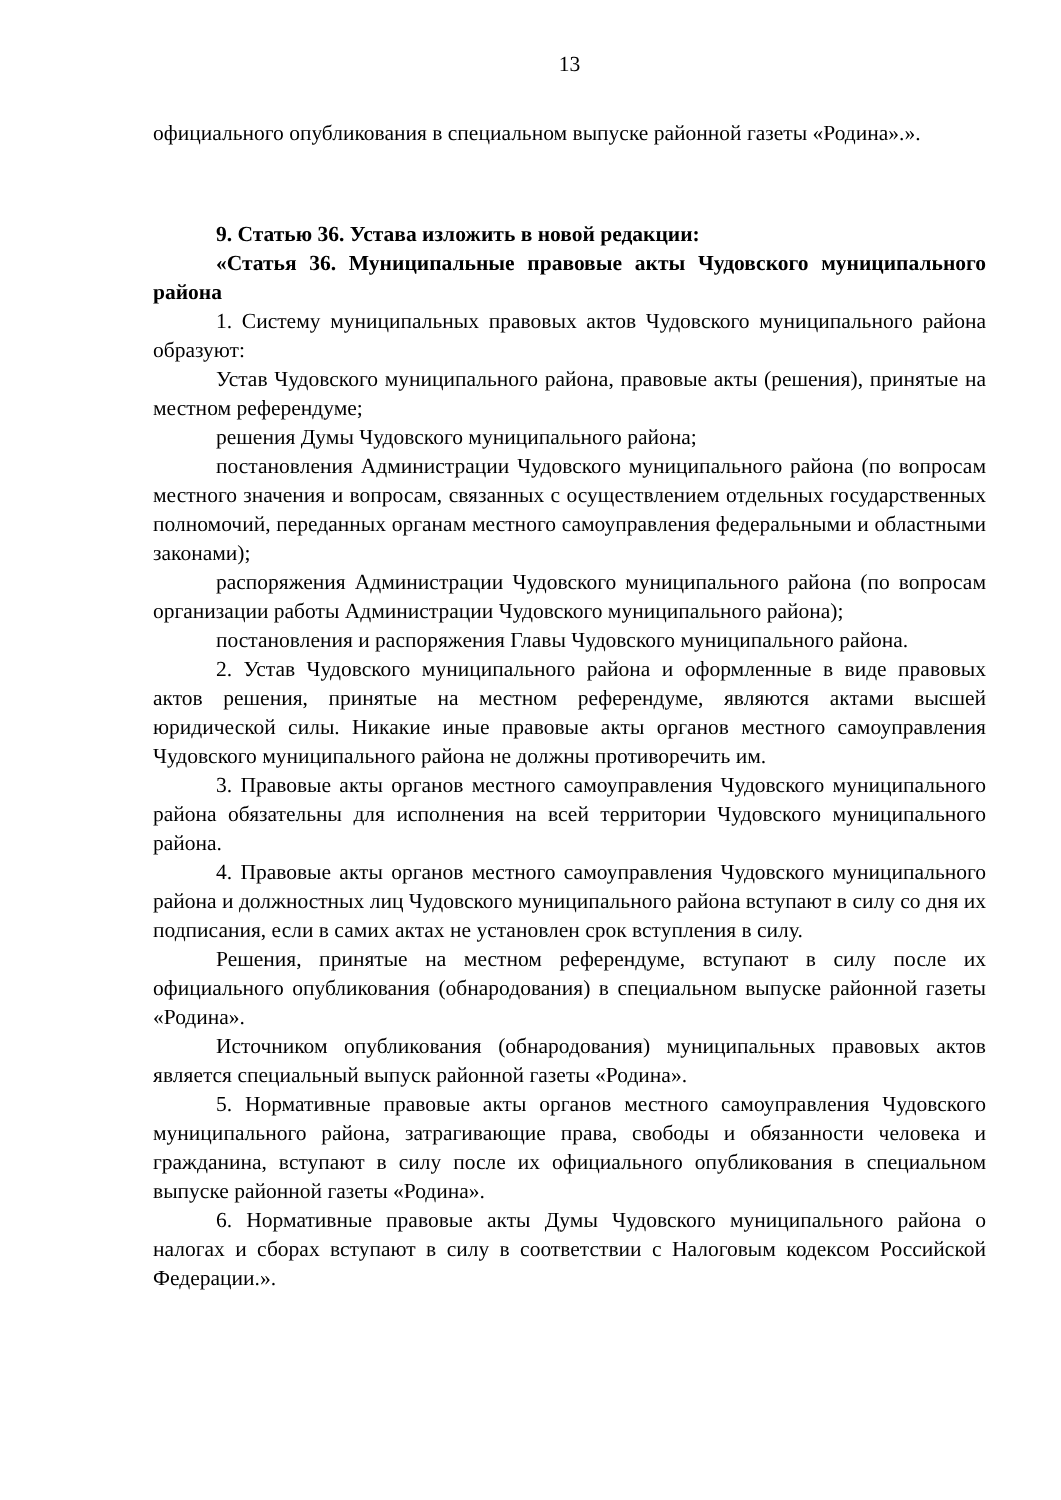13
официального опубликования в специальном выпуске районной газеты «Родина».».
9. Статью 36. Устава изложить в новой редакции:
«Статья 36. Муниципальные правовые акты Чудовского муниципального района
1. Систему муниципальных правовых актов Чудовского муниципального района образуют:
Устав Чудовского муниципального района, правовые акты (решения), принятые на местном референдуме;
решения Думы Чудовского муниципального района;
постановления Администрации Чудовского муниципального района (по вопросам местного значения и вопросам, связанных с осуществлением отдельных государственных полномочий, переданных органам местного самоуправления федеральными и областными законами);
распоряжения Администрации Чудовского муниципального района (по вопросам организации работы Администрации Чудовского муниципального района);
постановления и распоряжения Главы Чудовского муниципального района.
2. Устав Чудовского муниципального района и оформленные в виде правовых актов решения, принятые на местном референдуме, являются актами высшей юридической силы. Никакие иные правовые акты органов местного самоуправления Чудовского муниципального района не должны противоречить им.
3. Правовые акты органов местного самоуправления Чудовского муниципального района обязательны для исполнения на всей территории Чудовского муниципального района.
4. Правовые акты органов местного самоуправления Чудовского муниципального района и должностных лиц Чудовского муниципального района вступают в силу со дня их подписания, если в самих актах не установлен срок вступления в силу.
Решения, принятые на местном референдуме, вступают в силу после их официального опубликования (обнародования) в специальном выпуске районной газеты «Родина».
Источником опубликования (обнародования) муниципальных правовых актов является специальный выпуск районной газеты «Родина».
5. Нормативные правовые акты органов местного самоуправления Чудовского муниципального района, затрагивающие права, свободы и обязанности человека и гражданина, вступают в силу после их официального опубликования в специальном выпуске районной газеты «Родина».
6. Нормативные правовые акты Думы Чудовского муниципального района о налогах и сборах вступают в силу в соответствии с Налоговым кодексом Российской Федерации.».